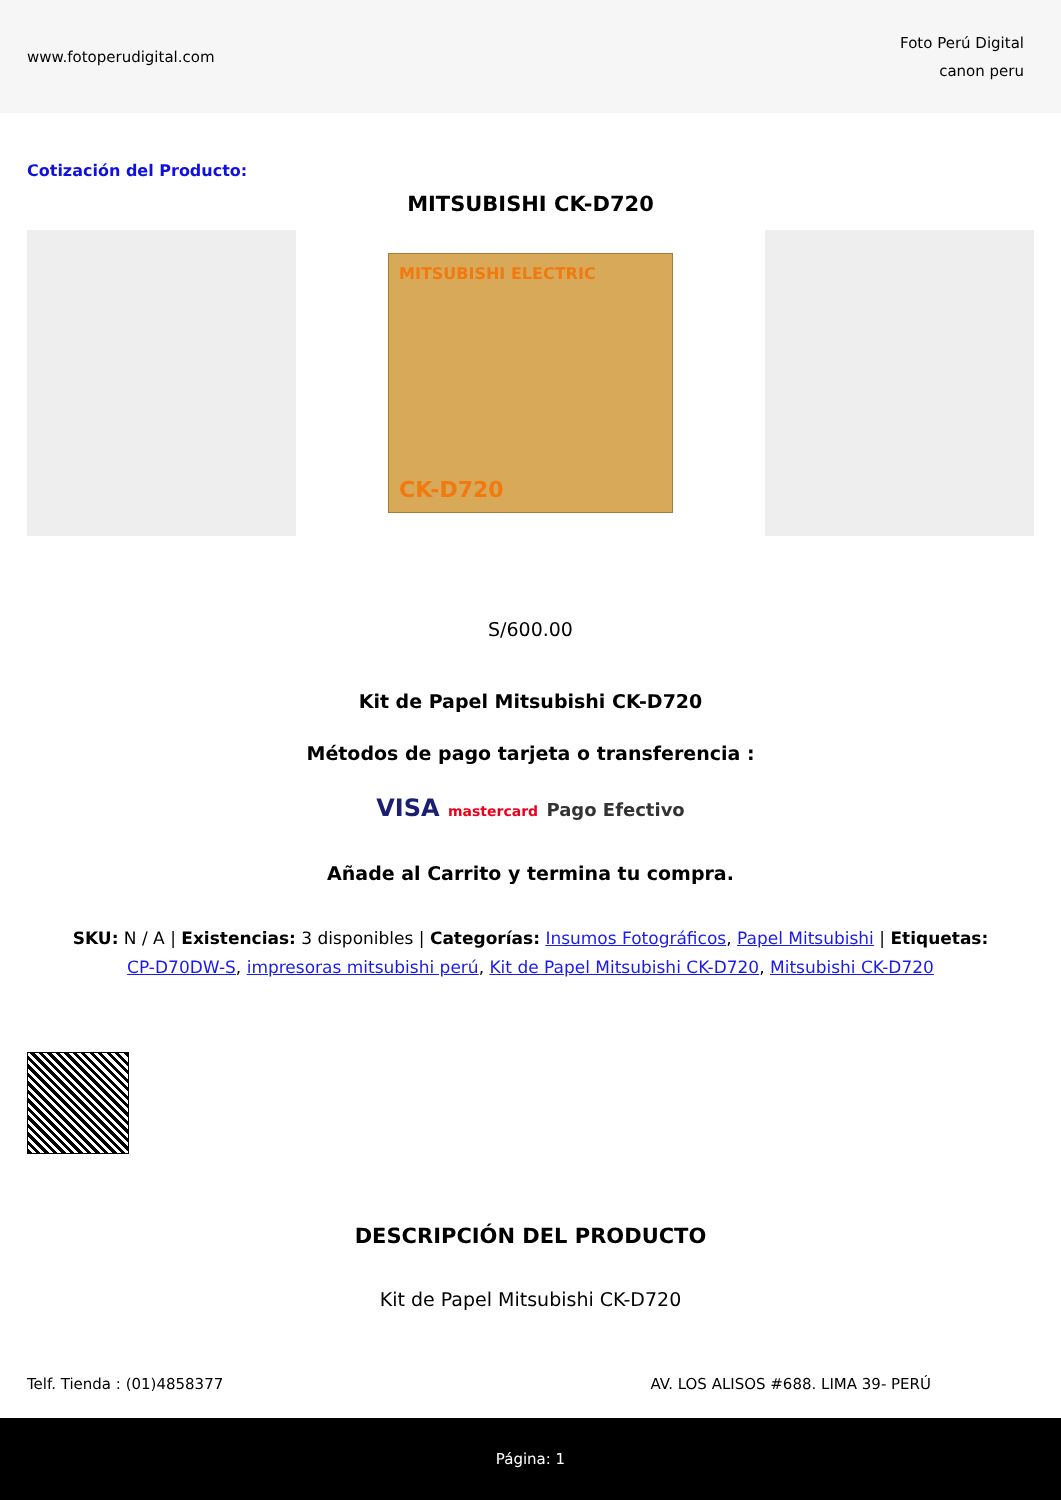www.fotoperudigital.com
Foto Perú Digital
canon peru
Cotización del Producto:
MITSUBISHI CK-D720
MITSUBISHI ELECTRIC
CK-D720
S/600.00
Kit de Papel Mitsubishi CK-D720
Métodos de pago tarjeta o transferencia :
VISA mastercard Pago Efectivo
Añade al Carrito y termina tu compra.
SKU: N / A | Existencias: 3 disponibles | Categorías: Insumos Fotográficos, Papel Mitsubishi | Etiquetas: CP-D70DW-S, impresoras mitsubishi perú, Kit de Papel Mitsubishi CK-D720, Mitsubishi CK-D720
DESCRIPCIÓN DEL PRODUCTO
Kit de Papel Mitsubishi CK-D720
Telf. Tienda : (01)4858377 AV. LOS ALISOS #688. LIMA 39- PERÚ
Página: 1